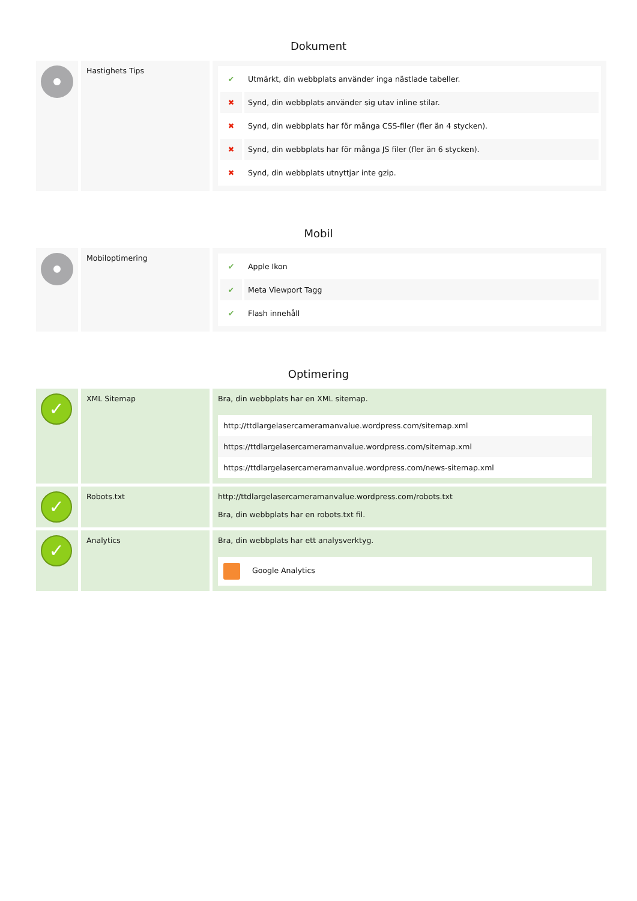Dokument
| | Hastighets Tips | / ✔ / Utmärkt, din webbplats använder inga nästlade tabeller. / / ✖ / Synd, din webbplats använder sig utav inline stilar. / / ✖ / Synd, din webbplats har för många CSS-filer (fler än 4 stycken). / / ✖ / Synd, din webbplats har för många JS filer (fler än 6 stycken). / / ✖ / Synd, din webbplats utnyttjar inte gzip. / |
Mobil
| | Mobiloptimering | / ✔ / Apple Ikon / / ✔ / Meta Viewport Tagg / / ✔ / Flash innehåll / |
Optimering
| ✓ | XML Sitemap | Bra, din webbplats har en XML sitemap. http://ttdlargelasercameramanvalue.wordpress.com/sitemap.xml https://ttdlargelasercameramanvalue.wordpress.com/sitemap.xml https://ttdlargelasercameramanvalue.wordpress.com/news-sitemap.xml |
| ✓ | Robots.txt | http://ttdlargelasercameramanvalue.wordpress.com/robots.txt Bra, din webbplats har en robots.txt fil. |
| ✓ | Analytics | Bra, din webbplats har ett analysverktyg. Google Analytics |